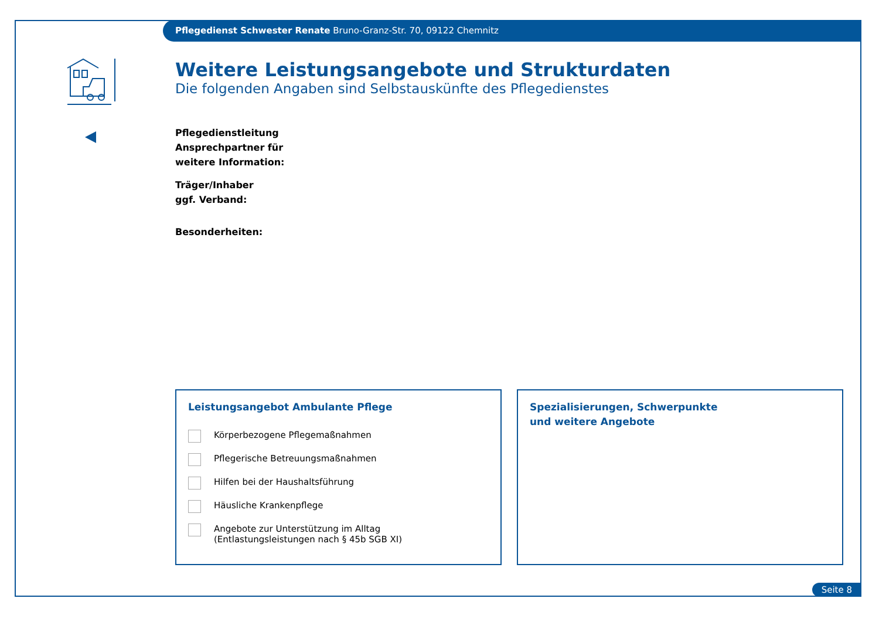Pflegedienst Schwester Renate Bruno-Granz-Str. 70, 09122 Chemnitz
Weitere Leistungsangebote und Strukturdaten
Die folgenden Angaben sind Selbstauskünfte des Pflegedienstes
Pflegedienstleitung
Ansprechpartner für
weitere Information:
Träger/Inhaber
ggf. Verband:
Besonderheiten:
Leistungsangebot Ambulante Pflege
Körperbezogene Pflegemaßnahmen
Pflegerische Betreuungsmaßnahmen
Hilfen bei der Haushaltsführung
Häusliche Krankenpflege
Angebote zur Unterstützung im Alltag
(Entlastungsleistungen nach § 45b SGB XI)
Spezialisierungen, Schwerpunkte
und weitere Angebote
Seite 8